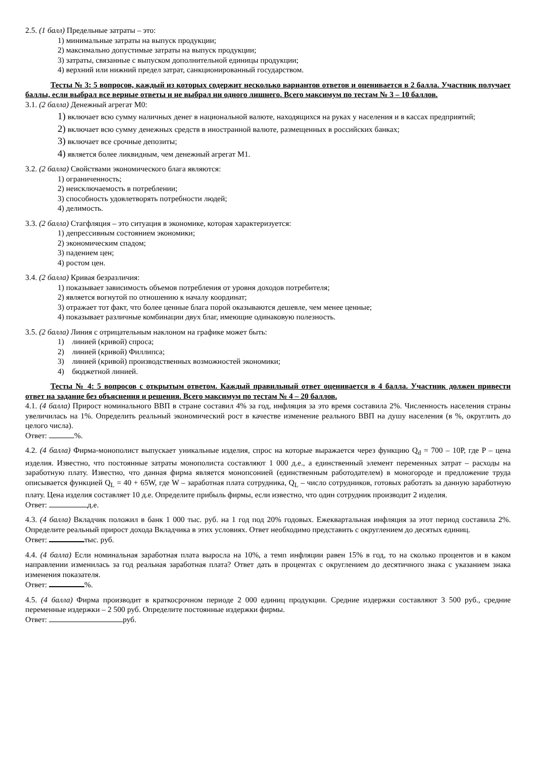2.5. (1 балл) Предельные затраты – это:
1) минимальные затраты на выпуск продукции;
2) максимально допустимые затраты на выпуск продукции;
3) затраты, связанные с выпуском дополнительной единицы продукции;
4) верхний или нижний предел затрат, санкционированный государством.
Тесты № 3: 5 вопросов, каждый из которых содержит несколько вариантов ответов и оценивается в 2 балла. Участник получает баллы, если выбрал все верные ответы и не выбрал ни одного лишнего. Всего максимум по тестам № 3 – 10 баллов.
3.1. (2 балла) Денежный агрегат М0:
1) включает всю сумму наличных денег в национальной валюте, находящихся на руках у населения и в кассах предприятий;
2) включает всю сумму денежных средств в иностранной валюте, размещенных в российских банках;
3) включает все срочные депозиты;
4) является более ликвидным, чем денежный агрегат М1.
3.2. (2 балла) Свойствами экономического блага являются:
1) ограниченность;
2) неисключаемость в потреблении;
3) способность удовлетворять потребности людей;
4) делимость.
3.3. (2 балла) Стагфляция – это ситуация в экономике, которая характеризуется:
1) депрессивным состоянием экономики;
2) экономическим спадом;
3) падением цен;
4) ростом цен.
3.4. (2 балла) Кривая безразличия:
1) показывает зависимость объемов потребления от уровня доходов потребителя;
2) является вогнутой по отношению к началу координат;
3) отражает тот факт, что более ценные блага порой оказываются дешевле, чем менее ценные;
4) показывает различные комбинации двух благ, имеющие одинаковую полезность.
3.5. (2 балла) Линия с отрицательным наклоном на графике может быть:
1) линией (кривой) спроса;
2) линией (кривой) Филлипса;
3) линией (кривой) производственных возможностей экономики;
4) бюджетной линией.
Тесты № 4: 5 вопросов с открытым ответом. Каждый правильный ответ оценивается в 4 балла. Участник должен привести ответ на задание без объяснения и решения. Всего максимум по тестам № 4 – 20 баллов.
4.1. (4 балла) Прирост номинального ВВП в стране составил 4% за год, инфляция за это время составила 2%. Численность населения страны увеличилась на 1%. Определить реальный экономический рост в качестве изменение реального ВВП на душу населения (в %, округлить до целого числа).
Ответ: %.
4.2. (4 балла) Фирма-монополист выпускает уникальные изделия, спрос на которые выражается через функцию Q<sub>d</sub> = 700 – 10P, где P – цена изделия. Известно, что постоянные затраты монополиста составляют 1 000 д.е., а единственный элемент переменных затрат – расходы на заработную плату. Известно, что данная фирма является монопсонией (единственным работодателем) в моногороде и предложение труда описывается функцией Q<sub>L</sub> = 40 + 65W, где W – заработная плата сотрудника, Q<sub>L</sub> – число сотрудников, готовых работать за данную заработную плату. Цена изделия составляет 10 д.е. Определите прибыль фирмы, если известно, что один сотрудник производит 2 изделия.
Ответ: д.е.
4.3. (4 балла) Вкладчик положил в банк 1 000 тыс. руб. на 1 год под 20% годовых. Ежеквартальная инфляция за этот период составила 2%. Определите реальный прирост дохода Вкладчика в этих условиях. Ответ необходимо представить с округлением до десятых единиц.
Ответ: тыс. руб.
4.4. (4 балла) Если номинальная заработная плата выросла на 10%, а темп инфляции равен 15% в год, то на сколько процентов и в каком направлении изменилась за год реальная заработная плата? Ответ дать в процентах с округлением до десятичного знака с указанием знака изменения показателя.
Ответ: %.
4.5. (4 балла) Фирма производит в краткосрочном периоде 2 000 единиц продукции. Средние издержки составляют 3 500 руб., средние переменные издержки – 2 500 руб. Определите постоянные издержки фирмы.
Ответ: руб.